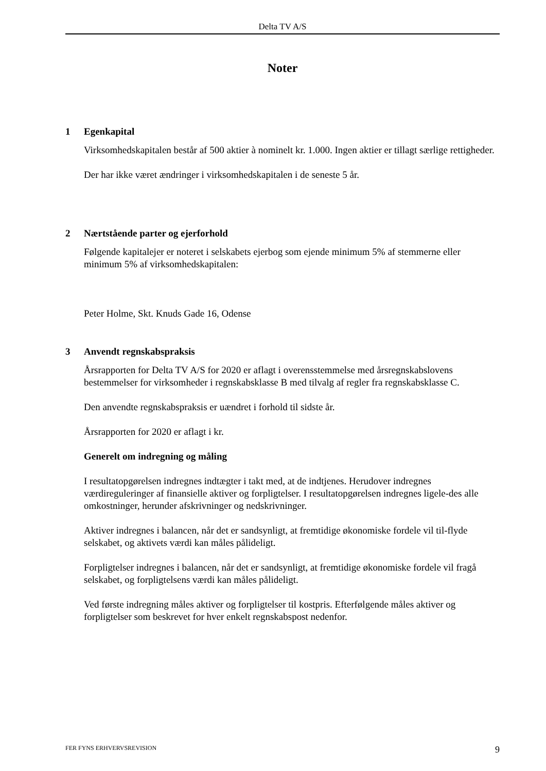Delta TV A/S
Noter
1 Egenkapital
Virksomhedskapitalen består af 500 aktier à nominelt kr. 1.000. Ingen aktier er tillagt særlige rettigheder.
Der har ikke været ændringer i virksomhedskapitalen i de seneste 5 år.
2 Nærtstående parter og ejerforhold
Følgende kapitalejer er noteret i selskabets ejerbog som ejende minimum 5% af stemmerne eller minimum 5% af virksomhedskapitalen:
Peter Holme, Skt. Knuds Gade 16, Odense
3 Anvendt regnskabspraksis
Årsrapporten for Delta TV A/S for 2020 er aflagt i overensstemmelse med årsregnskabslovens bestemmelser for virksomheder i regnskabsklasse B med tilvalg af regler fra regnskabsklasse C.
Den anvendte regnskabspraksis er uændret i forhold til sidste år.
Årsrapporten for 2020 er aflagt i kr.
Generelt om indregning og måling
I resultatopgørelsen indregnes indtægter i takt med, at de indtjenes. Herudover indregnes værdireguleringer af finansielle aktiver og forpligtelser. I resultatopgørelsen indregnes ligele-des alle omkostninger, herunder afskrivninger og nedskrivninger.
Aktiver indregnes i balancen, når det er sandsynligt, at fremtidige økonomiske fordele vil til-flyde selskabet, og aktivets værdi kan måles pålideligt.
Forpligtelser indregnes i balancen, når det er sandsynligt, at fremtidige økonomiske fordele vil fragå selskabet, og forpligtelsens værdi kan måles pålideligt.
Ved første indregning måles aktiver og forpligtelser til kostpris. Efterfølgende måles aktiver og forpligtelser som beskrevet for hver enkelt regnskabspost nedenfor.
FER FYNS ERHVERVSREVISION 9